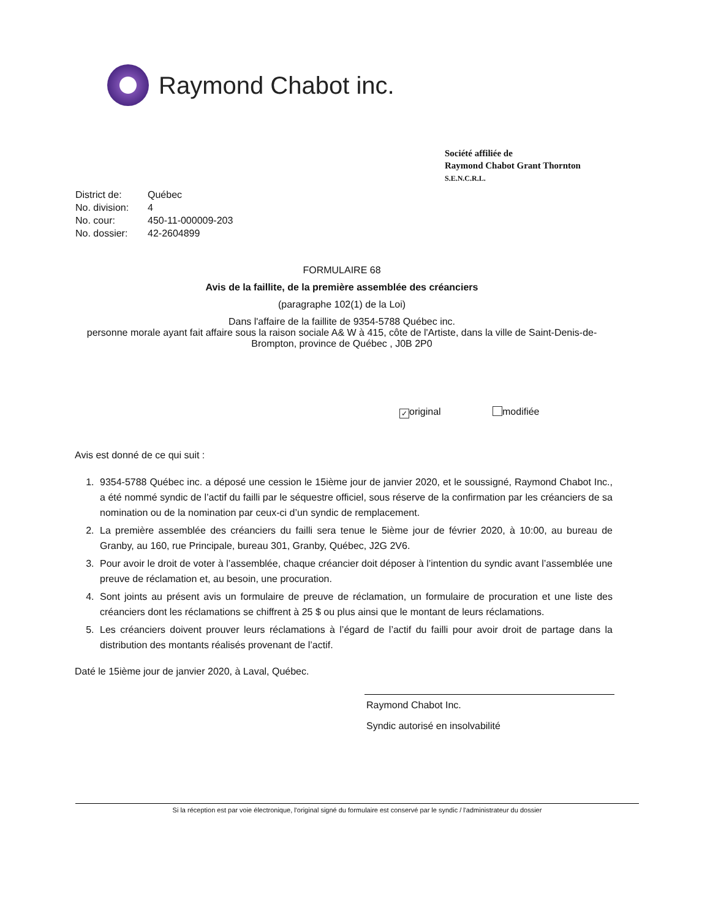Raymond Chabot inc.
Société affiliée de
Raymond Chabot Grant Thornton
S.E.N.C.R.L.
District de: Québec
No. division: 4
No. cour: 450-11-000009-203
No. dossier: 42-2604899
FORMULAIRE 68
Avis de la faillite, de la première assemblée des créanciers
(paragraphe 102(1) de la Loi)
Dans l'affaire de la faillite de 9354-5788 Québec inc.
personne morale ayant fait affaire sous la raison sociale A& W à 415, côte de l'Artiste, dans la ville de Saint-Denis-de-Brompton, province de Québec , J0B 2P0
✓ original modifiée
Avis est donné de ce qui suit :
1. 9354-5788 Québec inc. a déposé une cession le 15ième jour de janvier 2020, et le soussigné, Raymond Chabot Inc., a été nommé syndic de l’actif du failli par le séquestre officiel, sous réserve de la confirmation par les créanciers de sa nomination ou de la nomination par ceux-ci d’un syndic de remplacement.
2. La première assemblée des créanciers du failli sera tenue le 5ième jour de février 2020, à 10:00, au bureau de Granby, au 160, rue Principale, bureau 301, Granby, Québec, J2G 2V6.
3. Pour avoir le droit de voter à l’assemblée, chaque créancier doit déposer à l’intention du syndic avant l’assemblée une preuve de réclamation et, au besoin, une procuration.
4. Sont joints au présent avis un formulaire de preuve de réclamation, un formulaire de procuration et une liste des créanciers dont les réclamations se chiffrent à 25 $ ou plus ainsi que le montant de leurs réclamations.
5. Les créanciers doivent prouver leurs réclamations à l’égard de l’actif du failli pour avoir droit de partage dans la distribution des montants réalisés provenant de l’actif.
Daté le 15ième jour de janvier 2020, à Laval, Québec.
Raymond Chabot Inc.
Syndic autorisé en insolvabilité
Si la réception est par voie électronique, l'original signé du formulaire est conservé par le syndic / l'administrateur du dossier